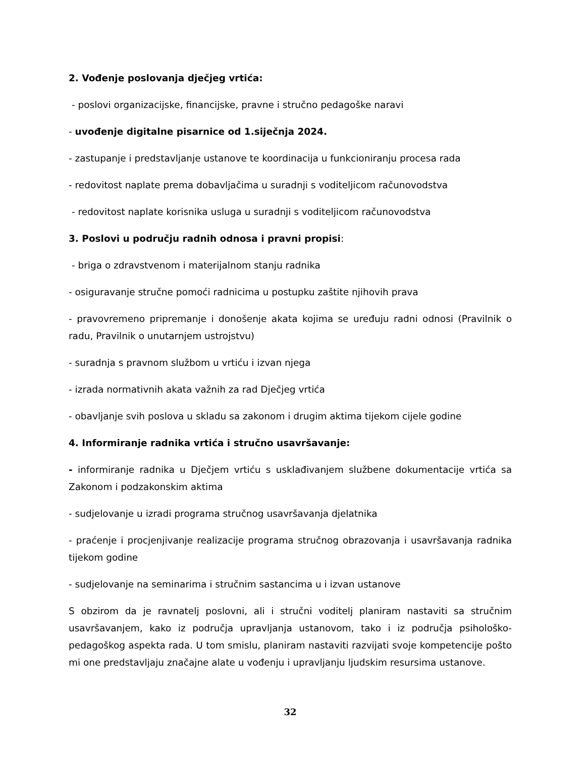2. Vođenje poslovanja dječjeg vrtića:
- poslovi organizacijske, financijske, pravne i stručno pedagoške naravi
- uvođenje digitalne pisarnice od 1.siječnja 2024.
- zastupanje i predstavljanje ustanove te koordinacija u funkcioniranju procesa rada
- redovitost naplate prema dobavljačima u suradnji s voditeljicom računovodstva
- redovitost naplate korisnika usluga u suradnji s voditeljicom računovodstva
3. Poslovi u području radnih odnosa i pravni propisi:
- briga o zdravstvenom i materijalnom stanju radnika
- osiguravanje stručne pomoći radnicima u postupku zaštite njihovih prava
- pravovremeno pripremanje i donošenje akata kojima se uređuju radni odnosi (Pravilnik o radu, Pravilnik o unutarnjem ustrojstvu)
- suradnja s pravnom službom u vrtiću i izvan njega
- izrada normativnih akata važnih za rad Dječjeg vrtića
- obavljanje svih poslova u skladu sa zakonom i drugim aktima tijekom cijele godine
4. Informiranje radnika vrtića i stručno usavršavanje:
- informiranje radnika u Dječjem vrtiću s usklađivanjem službene dokumentacije vrtića sa Zakonom i podzakonskim aktima
- sudjelovanje u izradi programa stručnog usavršavanja djelatnika
- praćenje i procjenjivanje realizacije programa stručnog obrazovanja i usavršavanja radnika tijekom godine
- sudjelovanje na seminarima i stručnim sastancima u i izvan ustanove
S obzirom da je ravnatelj poslovni, ali i stručni voditelj planiram nastaviti sa stručnim usavršavanjem, kako iz područja upravljanja ustanovom, tako i iz područja psihološko-pedagoškog aspekta rada. U tom smislu, planiram nastaviti razvijati svoje kompetencije pošto mi one predstavljaju značajne alate u vođenju i upravljanju ljudskim resursima ustanove.
32